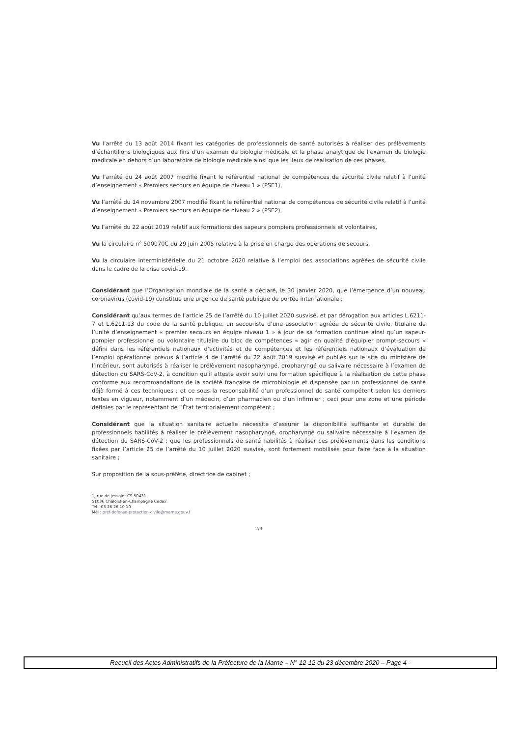Vu l’arrêté du 13 août 2014 fixant les catégories de professionnels de santé autorisés à réaliser des prélèvements d’échantillons biologiques aux fins d’un examen de biologie médicale et la phase analytique de l’examen de biologie médicale en dehors d’un laboratoire de biologie médicale ainsi que les lieux de réalisation de ces phases,
Vu l’arrêté du 24 août 2007 modifié fixant le référentiel national de compétences de sécurité civile relatif à l’unité d’enseignement « Premiers secours en équipe de niveau 1 » (PSE1),
Vu l’arrêté du 14 novembre 2007 modifié fixant le référentiel national de compétences de sécurité civile relatif à l’unité d’enseignement « Premiers secours en équipe de niveau 2 » (PSE2),
Vu l’arrêté du 22 août 2019 relatif aux formations des sapeurs pompiers professionnels et volontaires,
Vu la circulaire n° 500070C du 29 juin 2005 relative à la prise en charge des opérations de secours,
Vu la circulaire interministérielle du 21 octobre 2020 relative à l’emploi des associations agréées de sécurité civile dans le cadre de la crise covid-19.
Considérant que l’Organisation mondiale de la santé a déclaré, le 30 janvier 2020, que l’émergence d’un nouveau coronavirus (covid-19) constitue une urgence de santé publique de portée internationale ;
Considérant qu’aux termes de l’article 25 de l’arrêté du 10 juillet 2020 susvisé, et par dérogation aux articles L.6211-7 et L.6211-13 du code de la santé publique, un secouriste d’une association agréée de sécurité civile, titulaire de l’unité d’enseignement « premier secours en équipe niveau 1 » à jour de sa formation continue ainsi qu’un sapeur-pompier professionnel ou volontaire titulaire du bloc de compétences « agir en qualité d’équipier prompt-secours » défini dans les référentiels nationaux d’activités et de compétences et les référentiels nationaux d’évaluation de l’emploi opérationnel prévus à l’article 4 de l’arrêté du 22 août 2019 susvisé et publiés sur le site du ministère de l’intérieur, sont autorisés à réaliser le prélèvement nasopharyngé, oropharyngé ou salivaire nécessaire à l’examen de détection du SARS-CoV-2, à condition qu’il atteste avoir suivi une formation spécifique à la réalisation de cette phase conforme aux recommandations de la société française de microbiologie et dispensée par un professionnel de santé déjà formé à ces techniques ; et ce sous la responsabilité d’un professionnel de santé compétent selon les derniers textes en vigueur, notamment d’un médecin, d’un pharmacien ou d’un infirmier ; ceci pour une zone et une période définies par le représentant de l’État territorialement compétent ;
Considérant que la situation sanitaire actuelle nécessite d’assurer la disponibilité suffisante et durable de professionnels habilités à réaliser le prélèvement nasopharyngé, oropharyngé ou salivaire nécessaire à l’examen de détection du SARS-CoV-2 ; que les professionnels de santé habilités à réaliser ces prélèvements dans les conditions fixées par l’article 25 de l’arrêté du 10 juillet 2020 susvisé, sont fortement mobilisés pour faire face à la situation sanitaire ;
Sur proposition de la sous-préfète, directrice de cabinet ;
1, rue de Jessaint CS 50431
51036 Châlons-en-Champagne Cedex
Tél : 03 26 26 10 10
Mél : pref-defense-protection-civile@marne.gouv.f
2/3
Recueil des Actes Administratifs de la Préfecture de la Marne – N° 12-12 du 23 décembre 2020 – Page 4 -